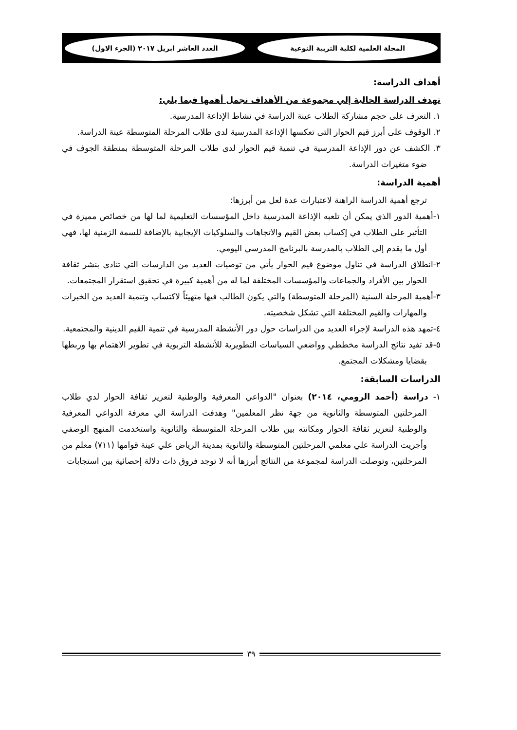المجلة العلمية لكلية التربية النوعية العدد العاشر ابريل ٢٠١٧ (الجزء الاول)
أهداف الدراسة:
تهدف الدراسة الحالية إلي مجموعة من الأهداف نجمل أهمها فيما يلي:
١. التعرف على حجم مشاركة الطلاب عينة الدراسة في نشاط الإذاعة المدرسية.
٢. الوقوف على أبرز قيم الحوار التى تعكسها الإذاعة المدرسية لدى طلاب المرحلة المتوسطة عينة الدراسة.
٣. الكشف عن دور الإذاعة المدرسية في تنمية قيم الحوار لدى طلاب المرحلة المتوسطة بمنطقة الجوف في ضوء متغيرات الدراسة.
أهمية الدراسة:
ترجع أهمية الدراسة الراهنة لاعتبارات عدة لعل من أبرزها:
١-أهمية الدور الذي يمكن أن تلعبه الإذاعة المدرسية داخل المؤسسات التعليمية لما لها من خصائص مميزة في التأثير على الطلاب في إكساب بعض القيم والاتجاهات والسلوكيات الإيجابية بالإضافة للسمة الزمنية لها، فهي أول ما يقدم إلى الطلاب بالمدرسة بالبرنامج المدرسي اليومي.
٢-انطلاق الدراسة في تناول موضوع قيم الحوار يأتي من توصيات العديد من الدارسات التي تنادى بنشر ثقافة الحوار بين الأفراد والجماعات والمؤسسات المختلفة لما له من أهمية كبيرة في تحقيق استقرار المجتمعات.
٣-أهمية المرحلة السنية (المرحلة المتوسطة) والتي يكون الطالب فيها متهيئاً لاكتساب وتنمية العديد من الخبرات والمهارات والقيم المختلفة التي تشكل شخصيته.
٤-تمهد هذه الدراسة لإجراء العديد من الدراسات حول دور الأنشطة المدرسية في تنمية القيم الدينية والمجتمعية.
٥-قد تفيد نتائج الدراسة مخططي وواضعي السياسات التطويرية للأنشطة التربوية في تطوير الاهتمام بها وربطها بقضايا ومشكلات المجتمع.
الدراسات السابقة:
١- دراسة (أحمد الرومي، ٢٠١٤) بعنوان "الدواعي المعرفية والوطنية لتعزيز ثقافة الحوار لدي طلاب المرحلتين المتوسطة والثانوية من جهة نظر المعلمين" وهدفت الدراسة الي معرفة الدواعي المعرفية والوطنية لتعزيز ثقافة الحوار ومكانته بين طلاب المرحلة المتوسطة والثانوية واستخدمت المنهج الوصفي وأجريت الدراسة علي معلمي المرحلتين المتوسطة والثانوية بمدينة الرياض علي عينة قوامها (٧١١) معلم من المرحلتين، وتوصلت الدراسة لمجموعة من النتائج أبرزها أنه لا توجد فروق ذات دلالة إحصائية بين استجابات
٣٩